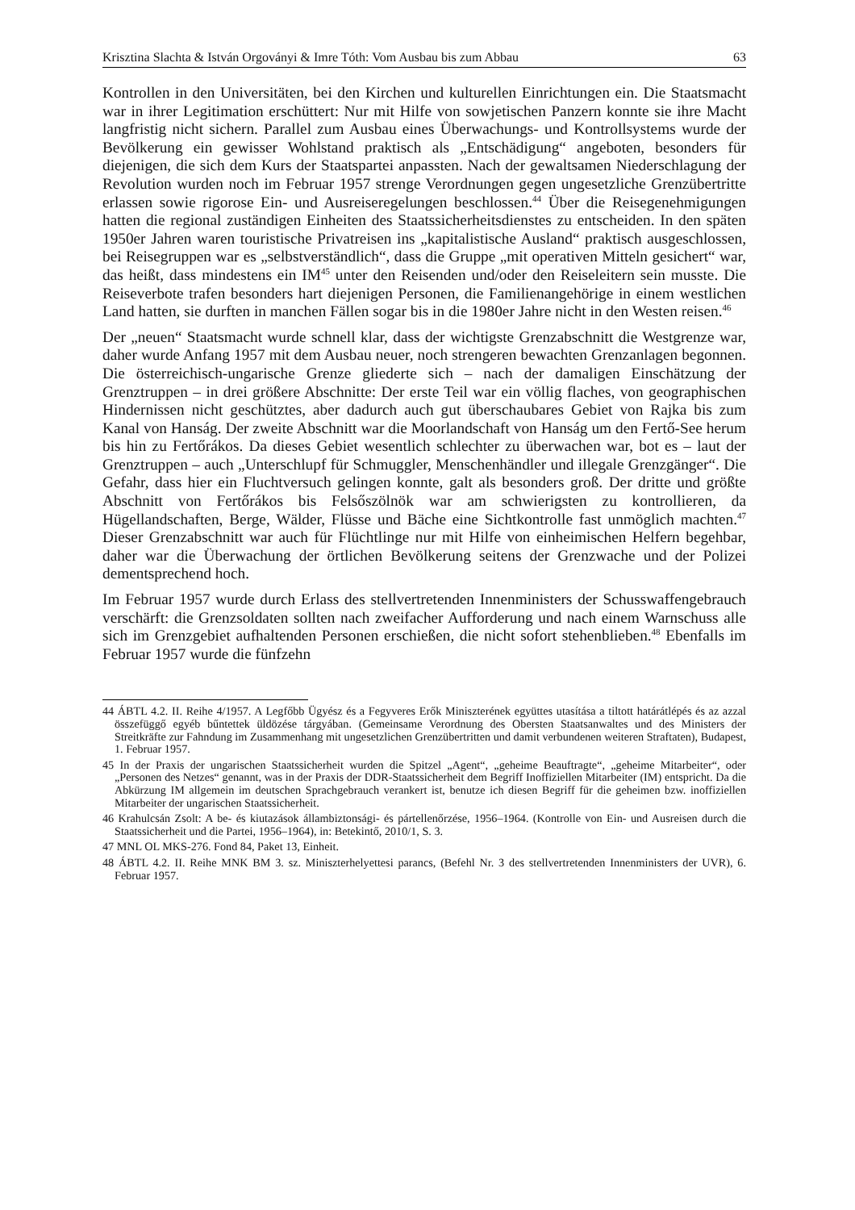Krisztina Slachta & István Orgoványi & Imre Tóth: Vom Ausbau bis zum Abbau 63
Kontrollen in den Universitäten, bei den Kirchen und kulturellen Einrichtungen ein. Die Staatsmacht war in ihrer Legitimation erschüttert: Nur mit Hilfe von sowjetischen Panzern konnte sie ihre Macht langfristig nicht sichern. Parallel zum Ausbau eines Überwachungs- und Kontrollsystems wurde der Bevölkerung ein gewisser Wohlstand praktisch als „Entschädigung“ angeboten, besonders für diejenigen, die sich dem Kurs der Staatspartei anpassten. Nach der gewaltsamen Niederschlagung der Revolution wurden noch im Februar 1957 strenge Verordnungen gegen ungesetzliche Grenzübertritte erlassen sowie rigorose Ein- und Ausreiseregelungen beschlossen.<sup>44</sup> Über die Reisegenehmigungen hatten die regional zuständigen Einheiten des Staatssicherheitsdienstes zu entscheiden. In den späten 1950er Jahren waren touristische Privatreisen ins „kapitalistische Ausland“ praktisch ausgeschlossen, bei Reisegruppen war es „selbstverständlich“, dass die Gruppe „mit operativen Mitteln gesichert“ war, das heißt, dass mindestens ein IM<sup>45</sup> unter den Reisenden und/oder den Reiseleitern sein musste. Die Reiseverbote trafen besonders hart diejenigen Personen, die Familienangehörige in einem westlichen Land hatten, sie durften in manchen Fällen sogar bis in die 1980er Jahre nicht in den Westen reisen.<sup>46</sup>
Der „neuen“ Staatsmacht wurde schnell klar, dass der wichtigste Grenzabschnitt die Westgrenze war, daher wurde Anfang 1957 mit dem Ausbau neuer, noch strengeren bewachten Grenzanlagen begonnen. Die österreichisch-ungarische Grenze gliederte sich – nach der damaligen Einschätzung der Grenztruppen – in drei größere Abschnitte: Der erste Teil war ein völlig flaches, von geographischen Hindernissen nicht geschütztes, aber dadurch auch gut überschaubares Gebiet von Rajka bis zum Kanal von Hanság. Der zweite Abschnitt war die Moorlandschaft von Hanság um den Fertő-See herum bis hin zu Fertőrákos. Da dieses Gebiet wesentlich schlechter zu überwachen war, bot es – laut der Grenztruppen – auch „Unterschlupf für Schmuggler, Menschenhändler und illegale Grenzgänger“. Die Gefahr, dass hier ein Fluchtversuch gelingen konnte, galt als besonders groß. Der dritte und größte Abschnitt von Fertőrákos bis Felsőszölnök war am schwierigsten zu kontrollieren, da Hügellandschaften, Berge, Wälder, Flüsse und Bäche eine Sichtkontrolle fast unmöglich machten.<sup>47</sup> Dieser Grenzabschnitt war auch für Flüchtlinge nur mit Hilfe von einheimischen Helfern begehbar, daher war die Überwachung der örtlichen Bevölkerung seitens der Grenzwache und der Polizei dementsprechend hoch.
Im Februar 1957 wurde durch Erlass des stellvertretenden Innenministers der Schusswaffengebrauch verschärft: die Grenzsoldaten sollten nach zweifacher Aufforderung und nach einem Warnschuss alle sich im Grenzgebiet aufhaltenden Personen erschießen, die nicht sofort stehenblieben.<sup>48</sup> Ebenfalls im Februar 1957 wurde die fünfzehn
44 ÁBTL 4.2. II. Reihe 4/1957. A Legfőbb Ügyész és a Fegyveres Erők Miniszterének együttes utasítása a tiltott határátlépés és az azzal összefüggő egyéb bűntettek üldözése tárgyában. (Gemeinsame Verordnung des Obersten Staatsanwaltes und des Ministers der Streitkräfte zur Fahndung im Zusammenhang mit ungesetzlichen Grenzübertritten und damit verbundenen weiteren Straftaten), Budapest, 1. Februar 1957.
45 In der Praxis der ungarischen Staatssicherheit wurden die Spitzel „Agent“, „geheime Beauftragte“, „geheime Mitarbeiter“, oder „Personen des Netzes“ genannt, was in der Praxis der DDR-Staatssicherheit dem Begriff Inoffiziellen Mitarbeiter (IM) entspricht. Da die Abkürzung IM allgemein im deutschen Sprachgebrauch verankert ist, benutze ich diesen Begriff für die geheimen bzw. inoffiziellen Mitarbeiter der ungarischen Staatssicherheit.
46 Krahulcsán Zsolt: A be- és kiutazások állambiztonsági- és pártellenőrzése, 1956–1964. (Kontrolle von Ein- und Ausreisen durch die Staatssicherheit und die Partei, 1956–1964), in: Betekintő, 2010/1, S. 3.
47 MNL OL MKS-276. Fond 84, Paket 13, Einheit.
48 ÁBTL 4.2. II. Reihe MNK BM 3. sz. Miniszterhelyettesi parancs, (Befehl Nr. 3 des stellvertretenden Innenministers der UVR), 6. Februar 1957.